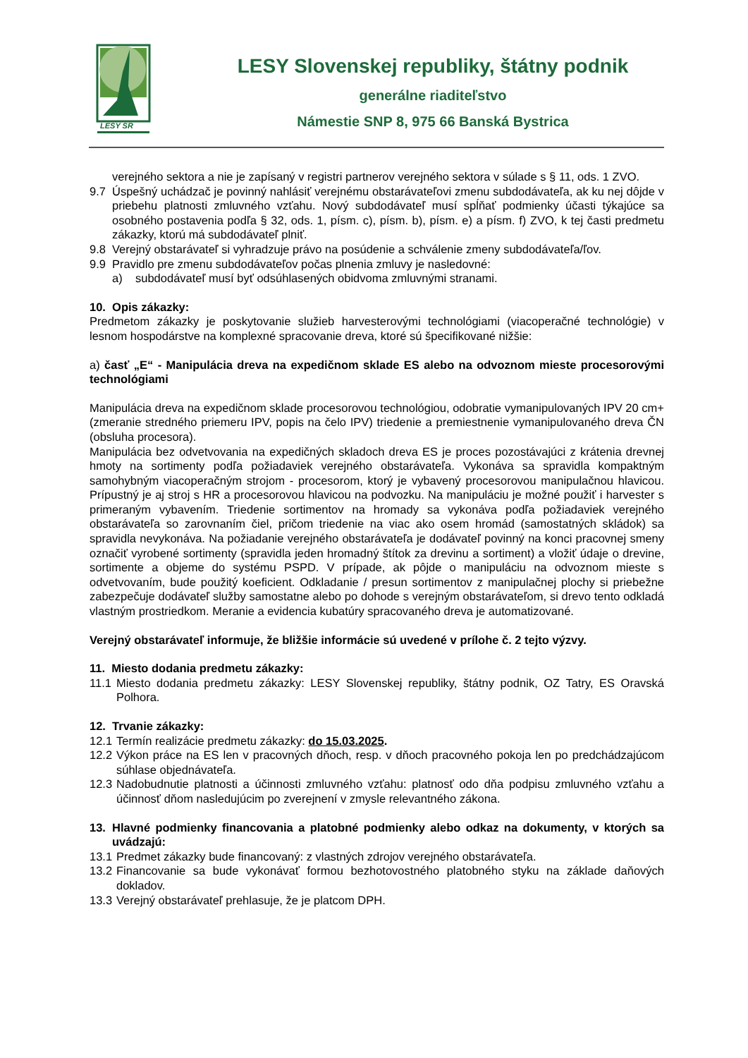LESY SR
LESY Slovenskej republiky, štátny podnik
generálne riaditeľstvo
Námestie SNP 8, 975 66 Banská Bystrica
verejného sektora a nie je zapísaný v registri partnerov verejného sektora v súlade s § 11, ods. 1 ZVO.
9.7 Úspešný uchádzač je povinný nahlásiť verejnému obstarávateľovi zmenu subdodávateľa, ak ku nej dôjde v priebehu platnosti zmluvného vzťahu. Nový subdodávateľ musí spĺňať podmienky účasti týkajúce sa osobného postavenia podľa § 32, ods. 1, písm. c), písm. b), písm. e) a písm. f) ZVO, k tej časti predmetu zákazky, ktorú má subdodávateľ plniť.
9.8 Verejný obstarávateľ si vyhradzuje právo na posúdenie a schválenie zmeny subdodávateľa/ľov.
9.9 Pravidlo pre zmenu subdodávateľov počas plnenia zmluvy je nasledovné:
a) subdodávateľ musí byť odsúhlasených obidvoma zmluvnými stranami.
10. Opis zákazky:
Predmetom zákazky je poskytovanie služieb harvesterovými technológiami (viacoperačné technológie) v lesnom hospodárstve na komplexné spracovanie dreva, ktoré sú špecifikované nižšie:
a) časť „E“ - Manipulácia dreva na expedičnom sklade ES alebo na odvoznom mieste procesorovými technológiami
Manipulácia dreva na expedičnom sklade procesorovou technológiou, odobratie vymanipulovaných IPV 20 cm+ (zmeranie stredného priemeru IPV, popis na čelo IPV) triedenie a premiestnenie vymanipulovaného dreva ČN (obsluha procesora).
Manipulácia bez odvetvovania na expedičných skladoch dreva ES je proces pozostávajúci z krátenia drevnej hmoty na sortimenty podľa požiadaviek verejného obstarávateľa. Vykonáva sa spravidla kompaktným samohybným viacoperačným strojom - procesorom, ktorý je vybavený procesorovou manipulačnou hlavicou. Prípustný je aj stroj s HR a procesorovou hlavicou na podvozku. Na manipuláciu je možné použiť i harvester s primeraným vybavením. Triedenie sortimentov na hromady sa vykonáva podľa požiadaviek verejného obstarávateľa so zarovnaním čiel, pričom triedenie na viac ako osem hromád (samostatných skládok) sa spravidla nevykonáva. Na požiadanie verejného obstarávateľa je dodávateľ povinný na konci pracovnej smeny označiť vyrobené sortimenty (spravidla jeden hromadný štítok za drevinu a sortiment) a vložiť údaje o drevine, sortimente a objeme do systému PSPD. V prípade, ak pôjde o manipuláciu na odvoznom mieste s odvetvovaním, bude použitý koeficient. Odkladanie / presun sortimentov z manipulačnej plochy si priebežne zabezpečuje dodávateľ služby samostatne alebo po dohode s verejným obstarávateľom, si drevo tento odkladá vlastným prostriedkom. Meranie a evidencia kubatúry spracovaného dreva je automatizované.
Verejný obstarávateľ informuje, že bližšie informácie sú uvedené v prílohe č. 2 tejto výzvy.
11. Miesto dodania predmetu zákazky:
11.1
Miesto dodania predmetu zákazky: LESY Slovenskej republiky, štátny podnik, OZ Tatry, ES Oravská Polhora.
12. Trvanie zákazky:
12.1
Termín realizácie predmetu zákazky: do 15.03.2025.
12.2
Výkon práce na ES len v pracovných dňoch, resp. v dňoch pracovného pokoja len po predchádzajúcom súhlase objednávateľa.
12.3
Nadobudnutie platnosti a účinnosti zmluvného vzťahu: platnosť odo dňa podpisu zmluvného vzťahu a účinnosť dňom nasledujúcim po zverejnení v zmysle relevantného zákona.
13. Hlavné podmienky financovania a platobné podmienky alebo odkaz na dokumenty, v ktorých sa uvádzajú:
13.1
Predmet zákazky bude financovaný: z vlastných zdrojov verejného obstarávateľa.
13.2
Financovanie sa bude vykonávať formou bezhotovostného platobného styku na základe daňových dokladov.
13.3
Verejný obstarávateľ prehlasuje, že je platcom DPH.